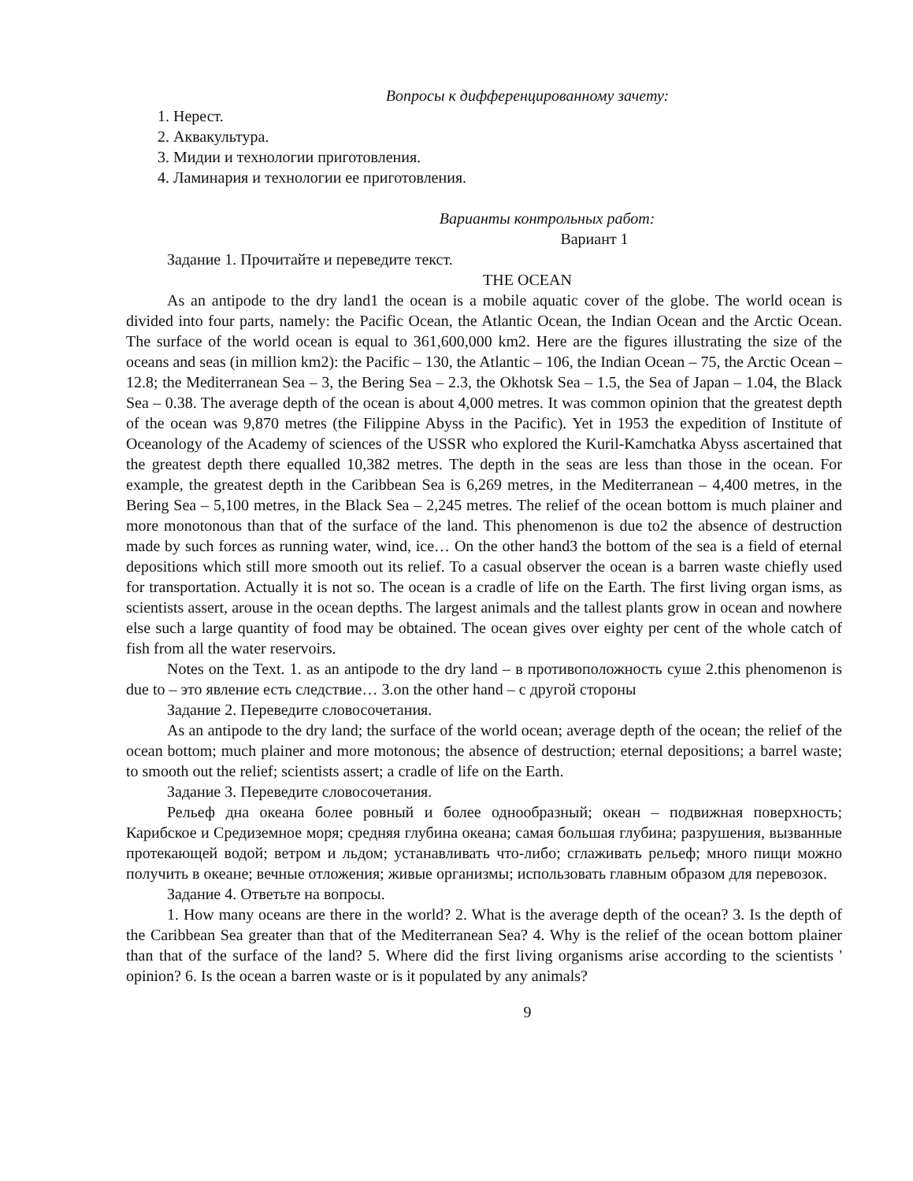Вопросы к дифференцированному зачету:
1. Нерест.
2. Аквакультура.
3. Мидии и технологии приготовления.
4. Ламинария и технологии ее приготовления.
Варианты контрольных работ:
Вариант 1
Задание 1. Прочитайте и переведите текст.
THE OCEAN
As an antipode to the dry land1 the ocean is a mobile aquatic cover of the globe. The world ocean is divided into four parts, namely: the Pacific Ocean, the Atlantic Ocean, the Indian Ocean and the Arctic Ocean. The surface of the world ocean is equal to 361,600,000 km2. Here are the figures illustrating the size of the oceans and seas (in million km2): the Pacific – 130, the Atlantic – 106, the Indian Ocean – 75, the Arctic Ocean – 12.8; the Mediterranean Sea – 3, the Bering Sea – 2.3, the Okhotsk Sea – 1.5, the Sea of Japan – 1.04, the Black Sea – 0.38. The average depth of the ocean is about 4,000 metres. It was common opinion that the greatest depth of the ocean was 9,870 metres (the Filippine Abyss in the Pacific). Yet in 1953 the expedition of Institute of Oceanology of the Academy of sciences of the USSR who explored the Kuril-Kamchatka Abyss ascertained that the greatest depth there equalled 10,382 metres. The depth in the seas are less than those in the ocean. For example, the greatest depth in the Caribbean Sea is 6,269 metres, in the Mediterranean – 4,400 metres, in the Bering Sea – 5,100 metres, in the Black Sea – 2,245 metres. The relief of the ocean bottom is much plainer and more monotonous than that of the surface of the land. This phenomenon is due to2 the absence of destruction made by such forces as running water, wind, ice… On the other hand3 the bottom of the sea is a field of eternal depositions which still more smooth out its relief. To a casual observer the ocean is a barren waste chiefly used for transportation. Actually it is not so. The ocean is a cradle of life on the Earth. The first living organ isms, as scientists assert, arouse in the ocean depths. The largest animals and the tallest plants grow in ocean and nowhere else such a large quantity of food may be obtained. The ocean gives over eighty per cent of the whole catch of fish from all the water reservoirs.
Notes on the Text. 1. as an antipode to the dry land – в противоположность суше 2.this phenomenon is due to – это явление есть следствие… 3.on the other hand – с другой стороны
Задание 2. Переведите словосочетания.
As an antipode to the dry land; the surface of the world ocean; average depth of the ocean; the relief of the ocean bottom; much plainer and more motonous; the absence of destruction; eternal depositions; a barrel waste; to smooth out the relief; scientists assert; a cradle of life on the Earth.
Задание 3. Переведите словосочетания.
Рельеф дна океана более ровный и более однообразный; океан – подвижная поверхность; Карибское и Средиземное моря; средняя глубина океана; самая большая глубина; разрушения, вызванные протекающей водой; ветром и льдом; устанавливать что-либо; сглаживать рельеф; много пищи можно получить в океане; вечные отложения; живые организмы; использовать главным образом для перевозок.
Задание 4. Ответьте на вопросы.
1. How many oceans are there in the world? 2. What is the average depth of the ocean? 3. Is the depth of the Caribbean Sea greater than that of the Mediterranean Sea? 4. Why is the relief of the ocean bottom plainer than that of the surface of the land? 5. Where did the first living organisms arise according to the scientists ' opinion? 6. Is the ocean a barren waste or is it populated by any animals?
9